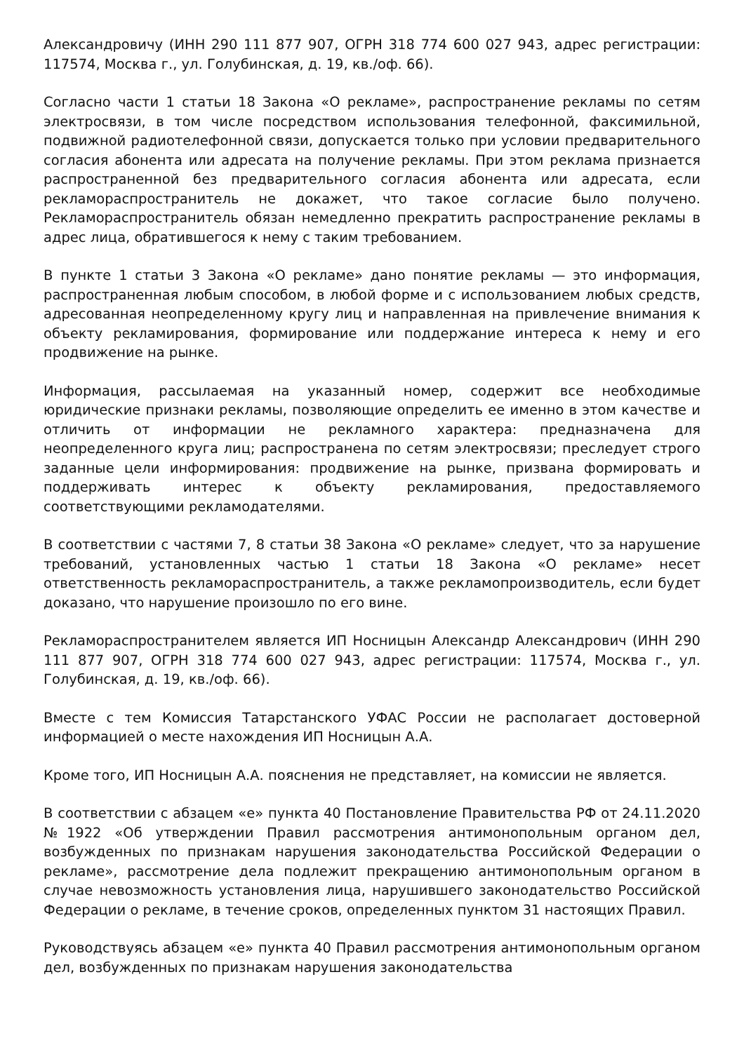Александровичу (ИНН 290 111 877 907, ОГРН 318 774 600 027 943, адрес регистрации: 117574, Москва г., ул. Голубинская, д. 19, кв./оф. 66).
Согласно части 1 статьи 18 Закона «О рекламе», распространение рекламы по сетям электросвязи, в том числе посредством использования телефонной, факсимильной, подвижной радиотелефонной связи, допускается только при условии предварительного согласия абонента или адресата на получение рекламы. При этом реклама признается распространенной без предварительного согласия абонента или адресата, если рекламораспространитель не докажет, что такое согласие было получено. Рекламораспространитель обязан немедленно прекратить распространение рекламы в адрес лица, обратившегося к нему с таким требованием.
В пункте 1 статьи 3 Закона «О рекламе» дано понятие рекламы — это информация, распространенная любым способом, в любой форме и с использованием любых средств, адресованная неопределенному кругу лиц и направленная на привлечение внимания к объекту рекламирования, формирование или поддержание интереса к нему и его продвижение на рынке.
Информация, рассылаемая на указанный номер, содержит все необходимые юридические признаки рекламы, позволяющие определить ее именно в этом качестве и отличить от информации не рекламного характера: предназначена для неопределенного круга лиц; распространена по сетям электросвязи; преследует строго заданные цели информирования: продвижение на рынке, призвана формировать и поддерживать интерес к объекту рекламирования, предоставляемого соответствующими рекламодателями.
В соответствии с частями 7, 8 статьи 38 Закона «О рекламе» следует, что за нарушение требований, установленных частью 1 статьи 18 Закона «О рекламе» несет ответственность рекламораспространитель, а также рекламопроизводитель, если будет доказано, что нарушение произошло по его вине.
Рекламораспространителем является ИП Носницын Александр Александрович (ИНН 290 111 877 907, ОГРН 318 774 600 027 943, адрес регистрации: 117574, Москва г., ул. Голубинская, д. 19, кв./оф. 66).
Вместе с тем Комиссия Татарстанского УФАС России не располагает достоверной информацией о месте нахождения ИП Носницын А.А.
Кроме того, ИП Носницын А.А. пояснения не представляет, на комиссии не является.
В соответствии с абзацем «е» пункта 40 Постановление Правительства РФ от 24.11.2020 №1922 «Об утверждении Правил рассмотрения антимонопольным органом дел, возбужденных по признакам нарушения законодательства Российской Федерации о рекламе», рассмотрение дела подлежит прекращению антимонопольным органом в случае невозможность установления лица, нарушившего законодательство Российской Федерации о рекламе, в течение сроков, определенных пунктом 31 настоящих Правил.
Руководствуясь абзацем «е» пункта 40 Правил рассмотрения антимонопольным органом дел, возбужденных по признакам нарушения законодательства